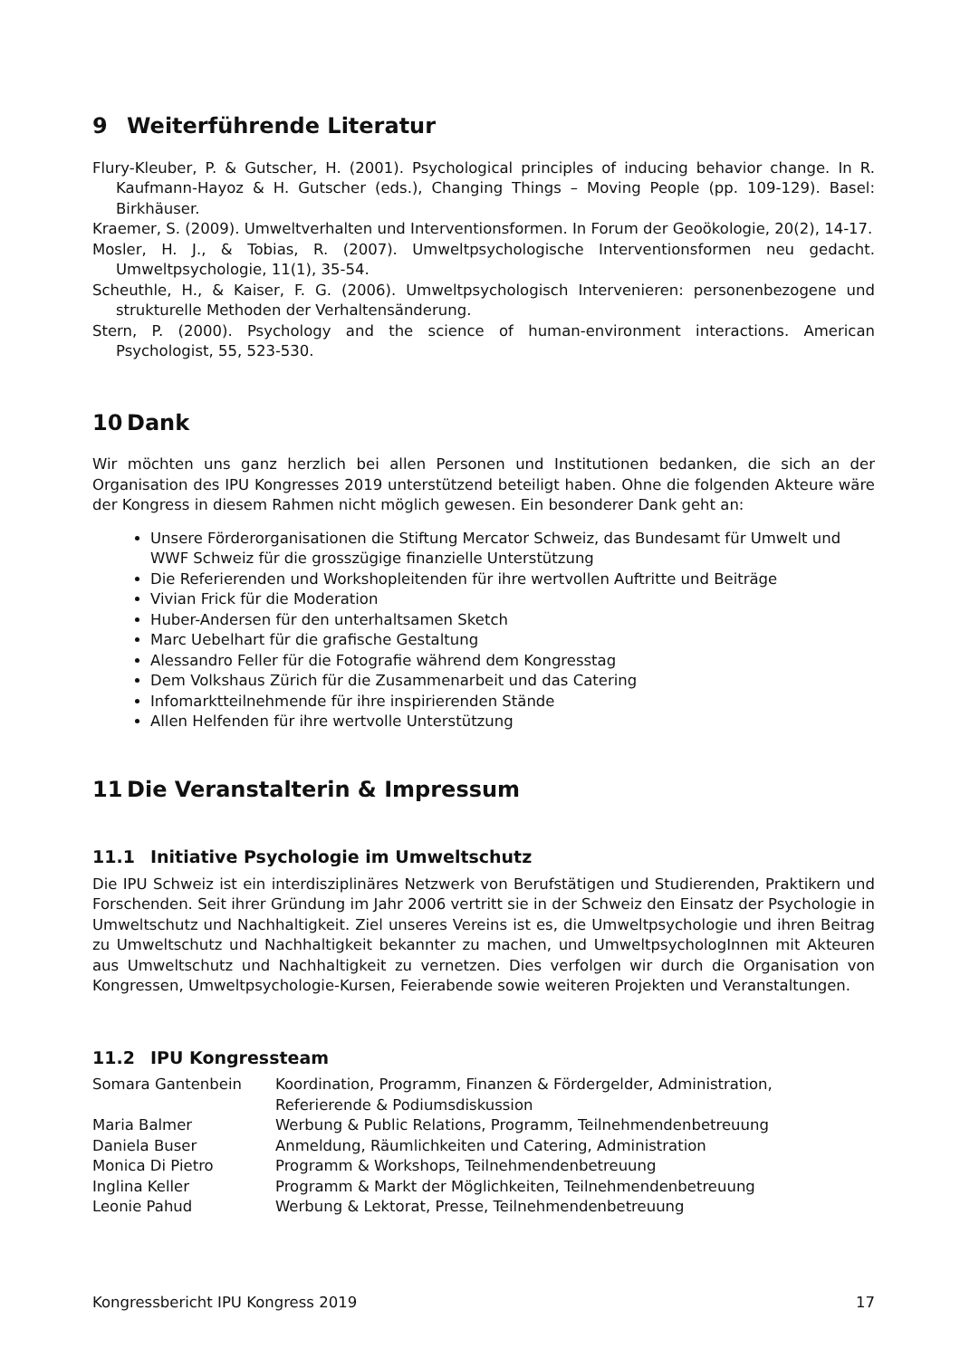9 Weiterführende Literatur
Flury-Kleuber, P. & Gutscher, H. (2001). Psychological principles of inducing behavior change. In R. Kaufmann-Hayoz & H. Gutscher (eds.), Changing Things – Moving People (pp. 109-129). Basel: Birkhäuser.
Kraemer, S. (2009). Umweltverhalten und Interventionsformen. In Forum der Geoökologie, 20(2), 14-17.
Mosler, H. J., & Tobias, R. (2007). Umweltpsychologische Interventionsformen neu gedacht. Umweltpsychologie, 11(1), 35-54.
Scheuthle, H., & Kaiser, F. G. (2006). Umweltpsychologisch Intervenieren: personenbezogene und strukturelle Methoden der Verhaltensänderung.
Stern, P. (2000). Psychology and the science of human-environment interactions. American Psychologist, 55, 523-530.
10 Dank
Wir möchten uns ganz herzlich bei allen Personen und Institutionen bedanken, die sich an der Organisation des IPU Kongresses 2019 unterstützend beteiligt haben. Ohne die folgenden Akteure wäre der Kongress in diesem Rahmen nicht möglich gewesen. Ein besonderer Dank geht an:
Unsere Förderorganisationen die Stiftung Mercator Schweiz, das Bundesamt für Umwelt und WWF Schweiz für die grosszügige finanzielle Unterstützung
Die Referierenden und Workshopleitenden für ihre wertvollen Auftritte und Beiträge
Vivian Frick für die Moderation
Huber-Andersen für den unterhaltsamen Sketch
Marc Uebelhart für die grafische Gestaltung
Alessandro Feller für die Fotografie während dem Kongresstag
Dem Volkshaus Zürich für die Zusammenarbeit und das Catering
Infomarktteilnehmende für ihre inspirierenden Stände
Allen Helfenden für ihre wertvolle Unterstützung
11 Die Veranstalterin & Impressum
11.1 Initiative Psychologie im Umweltschutz
Die IPU Schweiz ist ein interdisziplinäres Netzwerk von Berufstätigen und Studierenden, Praktikern und Forschenden. Seit ihrer Gründung im Jahr 2006 vertritt sie in der Schweiz den Einsatz der Psychologie in Umweltschutz und Nachhaltigkeit. Ziel unseres Vereins ist es, die Umweltpsychologie und ihren Beitrag zu Umweltschutz und Nachhaltigkeit bekannter zu machen, und UmweltpsychologInnen mit Akteuren aus Umweltschutz und Nachhaltigkeit zu vernetzen. Dies verfolgen wir durch die Organisation von Kongressen, Umweltpsychologie-Kursen, Feierabende sowie weiteren Projekten und Veranstaltungen.
11.2 IPU Kongressteam
| Somara Gantenbein | Koordination, Programm, Finanzen & Fördergelder, Administration, Referierende & Podiumsdiskussion |
| Maria Balmer | Werbung & Public Relations, Programm, Teilnehmendenbetreuung |
| Daniela Buser | Anmeldung, Räumlichkeiten und Catering, Administration |
| Monica Di Pietro | Programm & Workshops, Teilnehmendenbetreuung |
| Inglina Keller | Programm & Markt der Möglichkeiten, Teilnehmendenbetreuung |
| Leonie Pahud | Werbung & Lektorat, Presse, Teilnehmendenbetreuung |
Kongressbericht IPU Kongress 2019 17